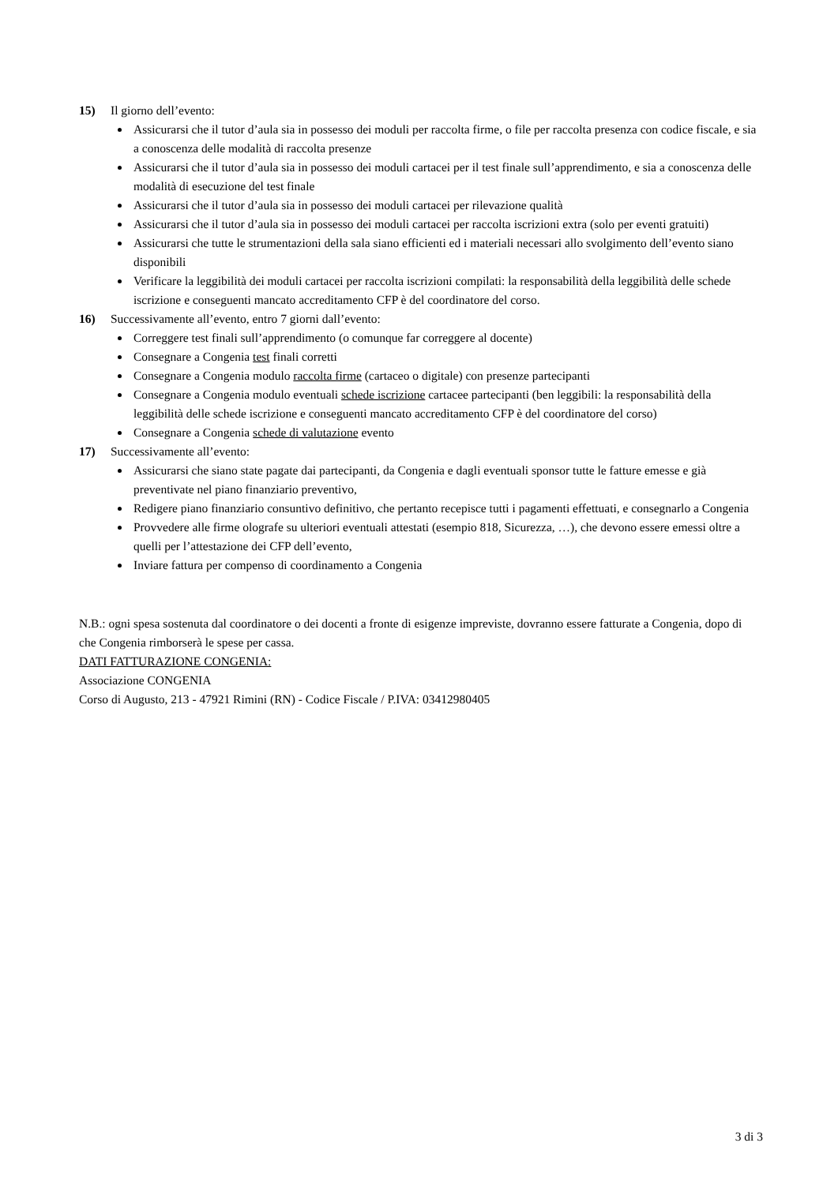15) Il giorno dell’evento:
Assicurarsi che il tutor d’aula sia in possesso dei moduli per raccolta firme, o file per raccolta presenza con codice fiscale, e sia a conoscenza delle modalità di raccolta presenze
Assicurarsi che il tutor d’aula sia in possesso dei moduli cartacei per il test finale sull’apprendimento, e sia a conoscenza delle modalità di esecuzione del test finale
Assicurarsi che il tutor d’aula sia in possesso dei moduli cartacei per rilevazione qualità
Assicurarsi che il tutor d’aula sia in possesso dei moduli cartacei per raccolta iscrizioni extra (solo per eventi gratuiti)
Assicurarsi che tutte le strumentazioni della sala siano efficienti ed i materiali necessari allo svolgimento dell’evento siano disponibili
Verificare la leggibilità dei moduli cartacei per raccolta iscrizioni compilati: la responsabilità della leggibilità delle schede iscrizione e conseguenti mancato accreditamento CFP è del coordinatore del corso.
16) Successivamente all’evento, entro 7 giorni dall’evento:
Correggere test finali sull’apprendimento (o comunque far correggere al docente)
Consegnare a Congenia test finali corretti
Consegnare a Congenia modulo raccolta firme (cartaceo o digitale) con presenze partecipanti
Consegnare a Congenia modulo eventuali schede iscrizione cartacee partecipanti (ben leggibili: la responsabilità della leggibilità delle schede iscrizione e conseguenti mancato accreditamento CFP è del coordinatore del corso)
Consegnare a Congenia schede di valutazione evento
17) Successivamente all’evento:
Assicurarsi che siano state pagate dai partecipanti, da Congenia e dagli eventuali sponsor tutte le fatture emesse e già preventivate nel piano finanziario preventivo,
Redigere piano finanziario consuntivo definitivo, che pertanto recepisce tutti i pagamenti effettuati, e consegnarlo a Congenia
Provvedere alle firme olografe su ulteriori eventuali attestati (esempio 818, Sicurezza, …), che devono essere emessi oltre a quelli per l’attestazione dei CFP dell’evento,
Inviare fattura per compenso di coordinamento a Congenia
N.B.: ogni spesa sostenuta dal coordinatore o dei docenti a fronte di esigenze impreviste, dovranno essere fatturate a Congenia, dopo di che Congenia rimborserà le spese per cassa.
DATI FATTURAZIONE CONGENIA:
Associazione CONGENIA
Corso di Augusto, 213 - 47921 Rimini (RN) - Codice Fiscale / P.IVA: 03412980405
3 di 3